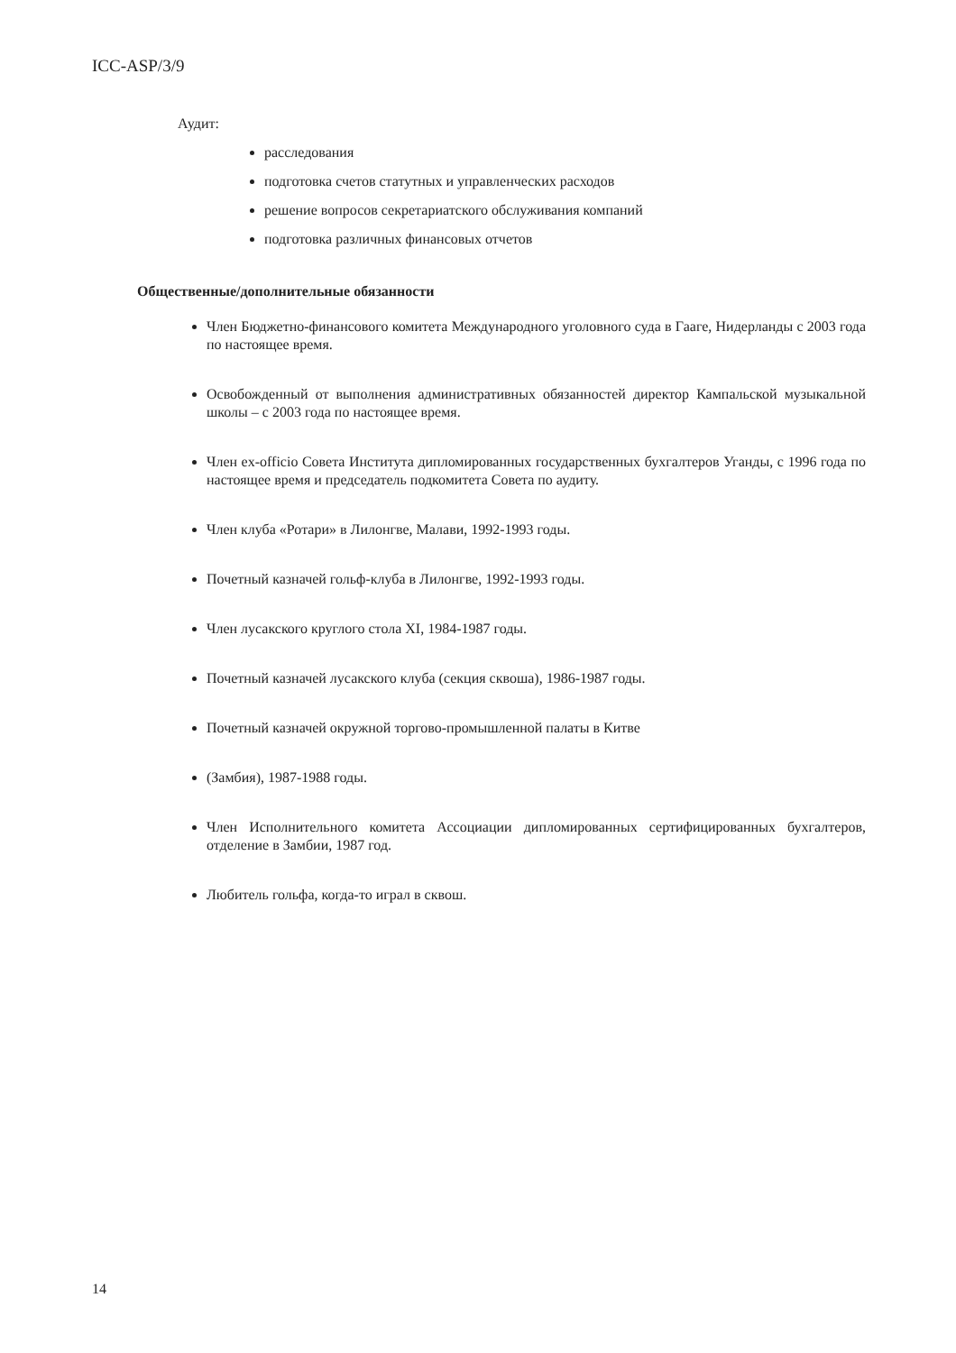ICC-ASP/3/9
Аудит:
расследования
подготовка счетов статутных и управленческих расходов
решение вопросов секретариатского обслуживания компаний
подготовка различных финансовых отчетов
Общественные/дополнительные обязанности
Член Бюджетно-финансового комитета Международного уголовного суда в Гааге, Нидерланды с 2003 года по настоящее время.
Освобожденный от выполнения административных обязанностей директор Кампальской музыкальной школы – с 2003 года по настоящее время.
Член ex-officio Совета Института дипломированных государственных бухгалтеров Уганды, с 1996 года по настоящее время и председатель подкомитета Совета по аудиту.
Член клуба «Ротари» в Лилонгве, Малави, 1992-1993 годы.
Почетный казначей гольф-клуба в Лилонгве, 1992-1993 годы.
Член лусакского круглого стола XI, 1984-1987 годы.
Почетный казначей лусакского клуба (секция сквоша), 1986-1987 годы.
Почетный казначей окружной торгово-промышленной палаты в Китве
(Замбия), 1987-1988 годы.
Член Исполнительного комитета Ассоциации дипломированных сертифицированных бухгалтеров, отделение в Замбии, 1987 год.
Любитель гольфа, когда-то играл в сквош.
14